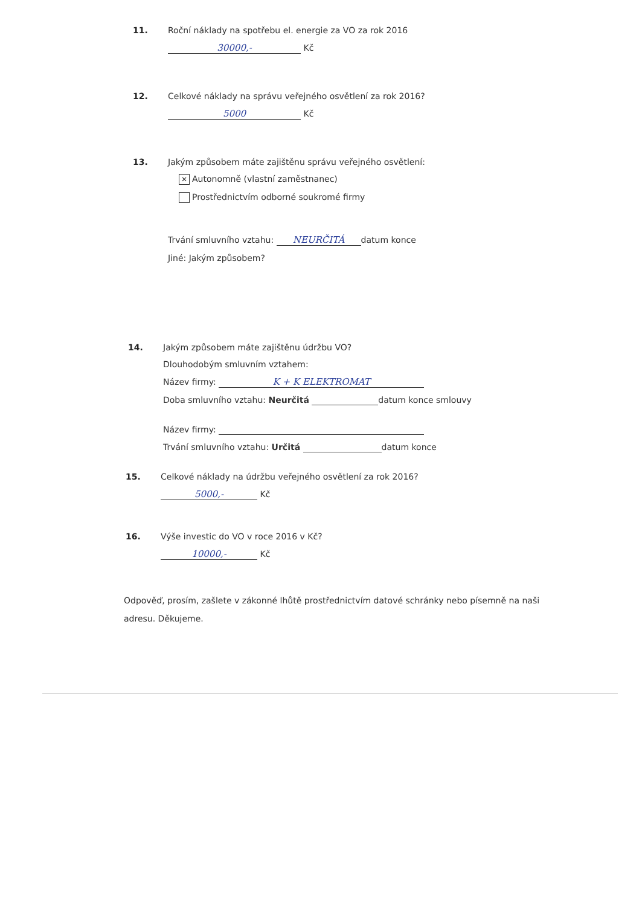11. Roční náklady na spotřebu el. energie za VO za rok 2016
30000,- Kč
12. Celkové náklady na správu veřejného osvětlení za rok 2016?
5000 Kč
13. Jakým způsobem máte zajištěnu správu veřejného osvětlení:
✕ Autonomně (vlastní zaměstnanec)
Prostřednictvím odborné soukromé firmy
Trvání smluvního vztahu: NEURČITÁ datum konce
Jiné: Jakým způsobem?
14. Jakým způsobem máte zajištěnu údržbu VO?
Dlouhodobým smluvním vztahem:
Název firmy: K + K ELEKTROMAT
Doba smluvního vztahu: Neurčitá datum konce smlouvy
Název firmy:
Trvání smluvního vztahu: Určitá datum konce
15. Celkové náklady na údržbu veřejného osvětlení za rok 2016?
5000,- Kč
16. Výše investic do VO v roce 2016 v Kč?
10000,- Kč
Odpověď, prosím, zašlete v zákonné lhůtě prostřednictvím datové schránky nebo písemně na naši adresu. Děkujeme.